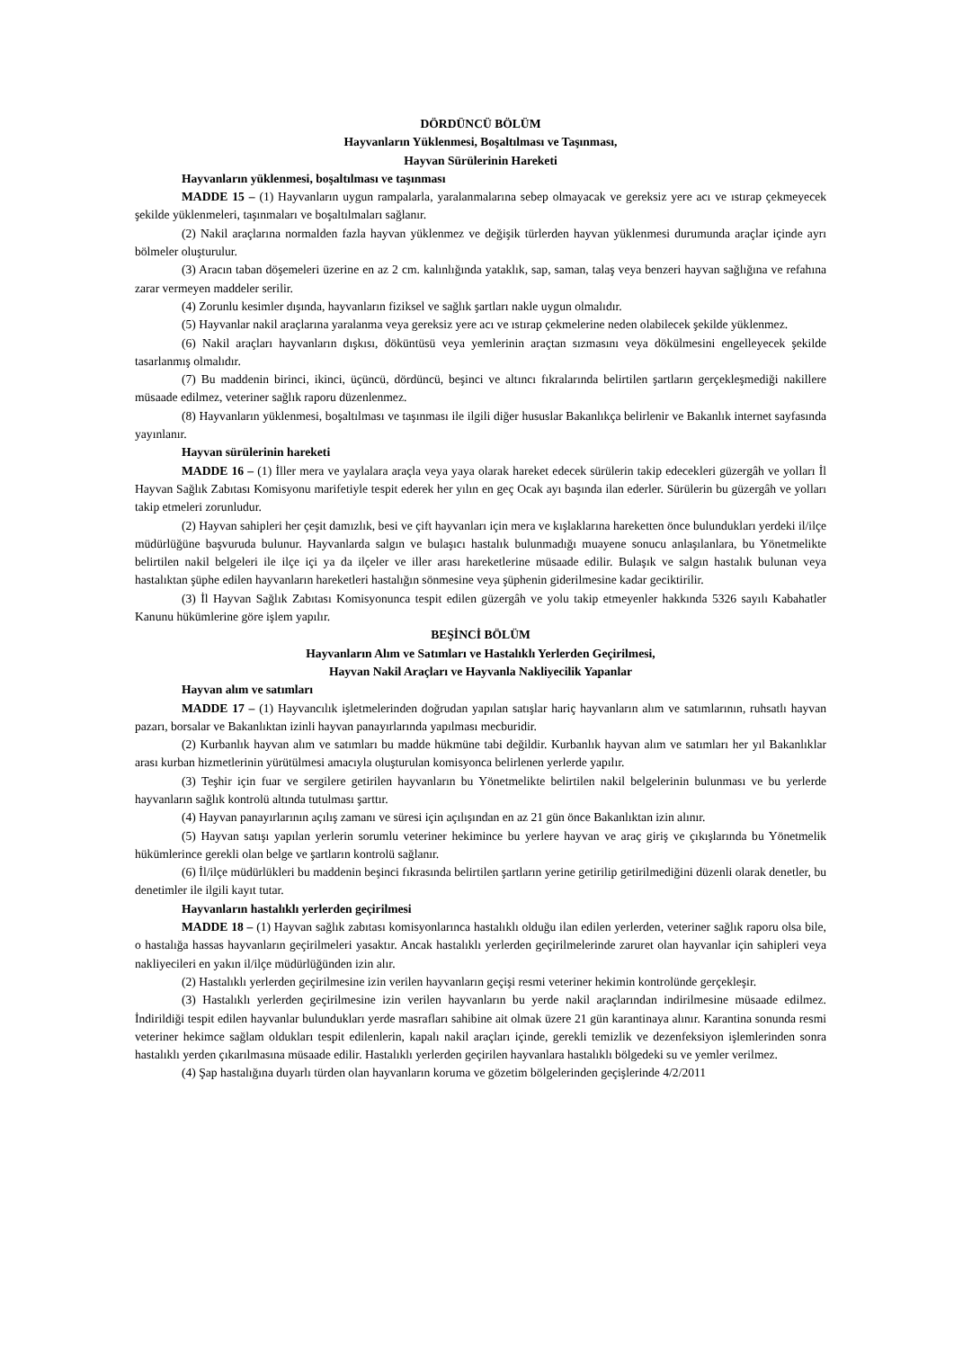DÖRDÜNCÜ BÖLÜM
Hayvanların Yüklenmesi, Boşaltılması ve Taşınması,
Hayvan Sürülerinin Hareketi
Hayvanların yüklenmesi, boşaltılması ve taşınması
MADDE 15 – (1) Hayvanların uygun rampalarla, yaralanmalarına sebep olmayacak ve gereksiz yere acı ve ıstırap çekmeyecek şekilde yüklenmeleri, taşınmaları ve boşaltılmaları sağlanır.
(2) Nakil araçlarına normalden fazla hayvan yüklenmez ve değişik türlerden hayvan yüklenmesi durumunda araçlar içinde ayrı bölmeler oluşturulur.
(3) Aracın taban döşemeleri üzerine en az 2 cm. kalınlığında yataklık, sap, saman, talaş veya benzeri hayvan sağlığına ve refahına zarar vermeyen maddeler serilir.
(4) Zorunlu kesimler dışında, hayvanların fiziksel ve sağlık şartları nakle uygun olmalıdır.
(5) Hayvanlar nakil araçlarına yaralanma veya gereksiz yere acı ve ıstırap çekmelerine neden olabilecek şekilde yüklenmez.
(6) Nakil araçları hayvanların dışkısı, döküntüsü veya yemlerinin araçtan sızmasını veya dökülmesini engelleyecek şekilde tasarlanmış olmalıdır.
(7) Bu maddenin birinci, ikinci, üçüncü, dördüncü, beşinci ve altıncı fıkralarında belirtilen şartların gerçekleşmediği nakillere müsaade edilmez, veteriner sağlık raporu düzenlenmez.
(8) Hayvanların yüklenmesi, boşaltılması ve taşınması ile ilgili diğer hususlar Bakanlıkça belirlenir ve Bakanlık internet sayfasında yayınlanır.
Hayvan sürülerinin hareketi
MADDE 16 – (1) İller mera ve yaylalara araçla veya yaya olarak hareket edecek sürülerin takip edecekleri güzergâh ve yolları İl Hayvan Sağlık Zabıtası Komisyonu marifetiyle tespit ederek her yılın en geç Ocak ayı başında ilan ederler. Sürülerin bu güzergâh ve yolları takip etmeleri zorunludur.
(2) Hayvan sahipleri her çeşit damızlık, besi ve çift hayvanları için mera ve kışlaklarına hareketten önce bulundukları yerdeki il/ilçe müdürlüğüne başvuruda bulunur. Hayvanlarda salgın ve bulaşıcı hastalık bulunmadığı muayene sonucu anlaşılanlara, bu Yönetmelikte belirtilen nakil belgeleri ile ilçe içi ya da ilçeler ve iller arası hareketlerine müsaade edilir. Bulaşık ve salgın hastalık bulunan veya hastalıktan şüphe edilen hayvanların hareketleri hastalığın sönmesine veya şüphenin giderilmesine kadar geciktirilir.
(3) İl Hayvan Sağlık Zabıtası Komisyonunca tespit edilen güzergâh ve yolu takip etmeyenler hakkında 5326 sayılı Kabahatler Kanunu hükümlerine göre işlem yapılır.
BEŞİNCİ BÖLÜM
Hayvanların Alım ve Satımları ve Hastalıklı Yerlerden Geçirilmesi,
Hayvan Nakil Araçları ve Hayvanla Nakliyecilik Yapanlar
Hayvan alım ve satımları
MADDE 17 – (1) Hayvancılık işletmelerinden doğrudan yapılan satışlar hariç hayvanların alım ve satımlarının, ruhsatlı hayvan pazarı, borsalar ve Bakanlıktan izinli hayvan panayırlarında yapılması mecburidir.
(2) Kurbanlık hayvan alım ve satımları bu madde hükmüne tabi değildir. Kurbanlık hayvan alım ve satımları her yıl Bakanlıklar arası kurban hizmetlerinin yürütülmesi amacıyla oluşturulan komisyonca belirlenen yerlerde yapılır.
(3) Teşhir için fuar ve sergilere getirilen hayvanların bu Yönetmelikte belirtilen nakil belgelerinin bulunması ve bu yerlerde hayvanların sağlık kontrolü altında tutulması şarttır.
(4) Hayvan panayırlarının açılış zamanı ve süresi için açılışından en az 21 gün önce Bakanlıktan izin alınır.
(5) Hayvan satışı yapılan yerlerin sorumlu veteriner hekimince bu yerlere hayvan ve araç giriş ve çıkışlarında bu Yönetmelik hükümlerince gerekli olan belge ve şartların kontrolü sağlanır.
(6) İl/ilçe müdürlükleri bu maddenin beşinci fıkrasında belirtilen şartların yerine getirilip getirilmediğini düzenli olarak denetler, bu denetimler ile ilgili kayıt tutar.
Hayvanların hastalıklı yerlerden geçirilmesi
MADDE 18 – (1) Hayvan sağlık zabıtası komisyonlarınca hastalıklı olduğu ilan edilen yerlerden, veteriner sağlık raporu olsa bile, o hastalığa hassas hayvanların geçirilmeleri yasaktır. Ancak hastalıklı yerlerden geçirilmelerinde zaruret olan hayvanlar için sahipleri veya nakliyecileri en yakın il/ilçe müdürlüğünden izin alır.
(2) Hastalıklı yerlerden geçirilmesine izin verilen hayvanların geçişi resmi veteriner hekimin kontrolünde gerçekleşir.
(3) Hastalıklı yerlerden geçirilmesine izin verilen hayvanların bu yerde nakil araçlarından indirilmesine müsaade edilmez. İndirildiği tespit edilen hayvanlar bulundukları yerde masrafları sahibine ait olmak üzere 21 gün karantinaya alınır. Karantina sonunda resmi veteriner hekimce sağlam oldukları tespit edilenlerin, kapalı nakil araçları içinde, gerekli temizlik ve dezenfeksiyon işlemlerinden sonra hastalıklı yerden çıkarılmasına müsaade edilir. Hastalıklı yerlerden geçirilen hayvanlara hastalıklı bölgedeki su ve yemler verilmez.
(4) Şap hastalığına duyarlı türden olan hayvanların koruma ve gözetim bölgelerinden geçişlerinde 4/2/2011